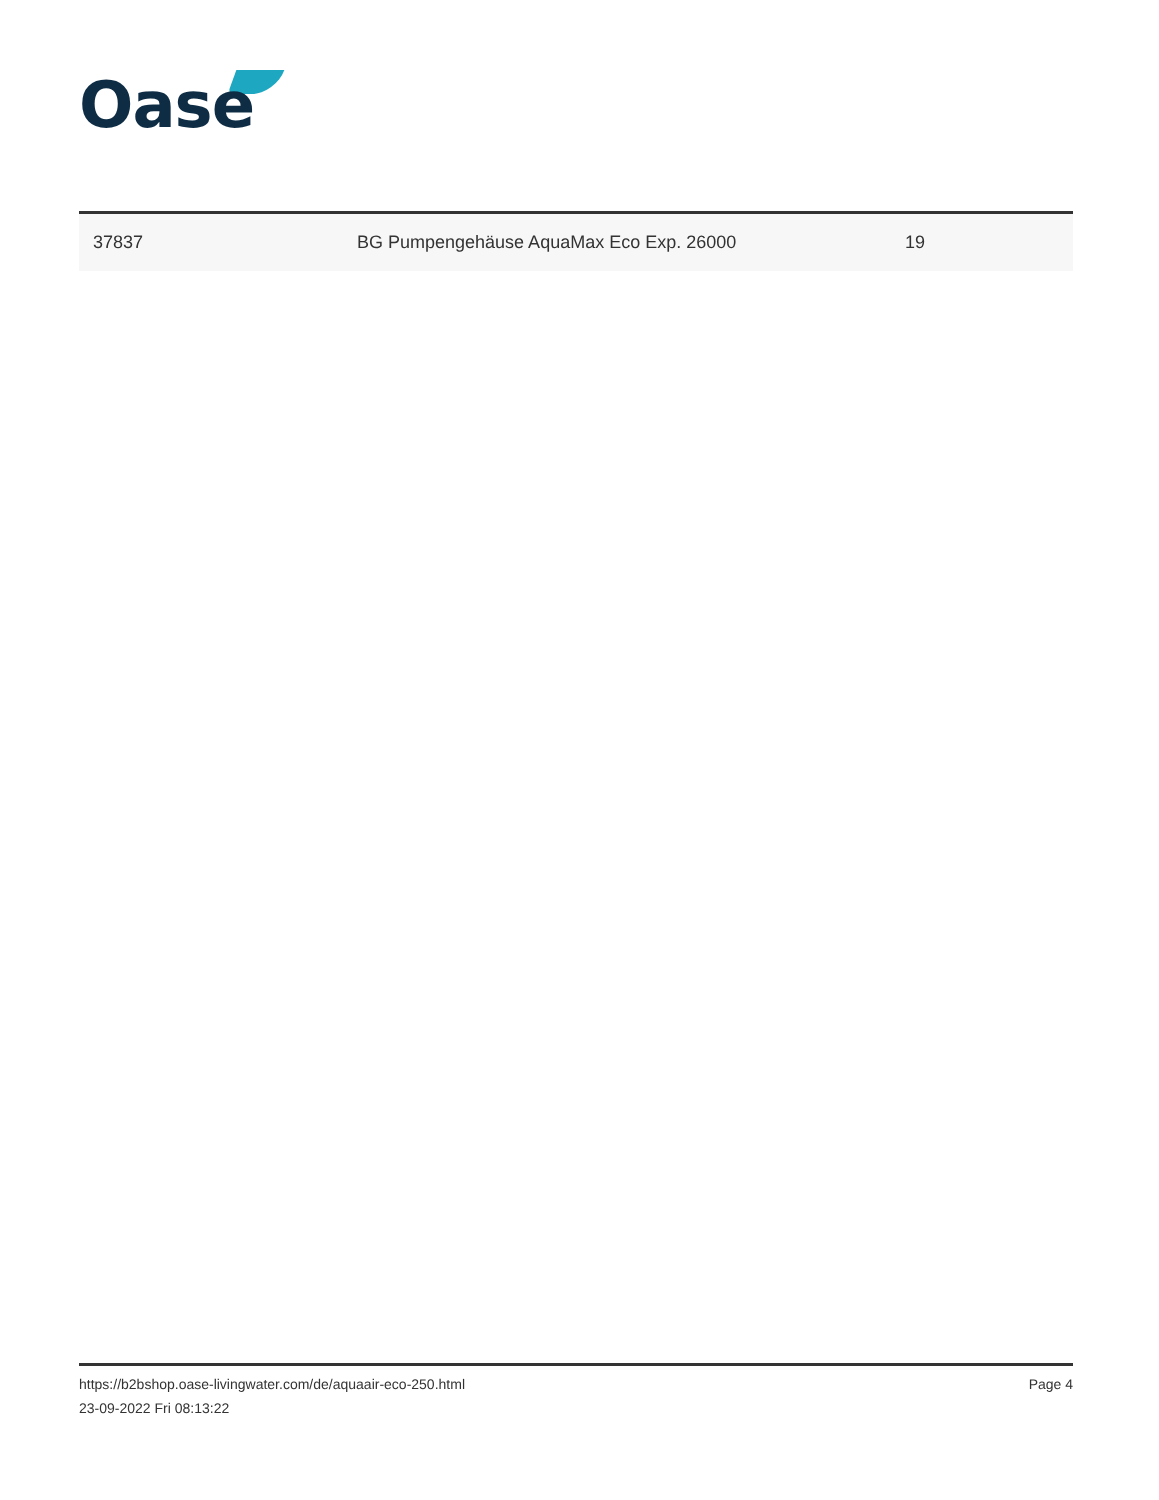Oase
| 37837 | BG Pumpengehäuse AquaMax Eco Exp. 26000 | 19 |
https://b2bshop.oase-livingwater.com/de/aquaair-eco-250.html
23-09-2022 Fri 08:13:22
Page 4